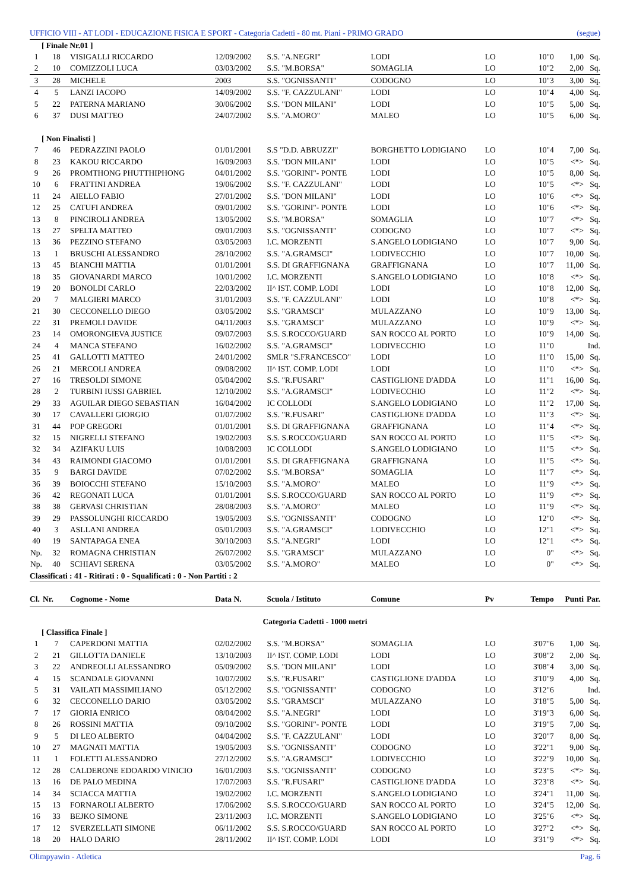UFFICIO VIII - AT LODI - EDUCAZIONE FISICA E SPORT - Categoria Cadetti - 80 mt. Piani - PRIMO GRADO (segue)
| [ Finale Nr.01 ] | | | | | | | | | |
| 1 | 18 | VISIGALLI RICCARDO | 12/09/2002 | S.S. "A.NEGRI" | LODI | LO | 10"0 | 1,00 | Sq. |
| 2 | 10 | COMIZZOLI LUCA | 03/03/2002 | S.S. "M.BORSA" | SOMAGLIA | LO | 10"2 | 2,00 | Sq. |
| 3 | 28 | MICHELE | 2003 | S.S. "OGNISSANTI" | CODOGNO | LO | 10"3 | 3,00 | Sq. |
| 4 | 5 | LANZI IACOPO | 14/09/2002 | S.S. "F. CAZZULANI" | LODI | LO | 10"4 | 4,00 | Sq. |
| 5 | 22 | PATERNA MARIANO | 30/06/2002 | S.S. "DON MILANI" | LODI | LO | 10"5 | 5,00 | Sq. |
| 6 | 37 | DUSI MATTEO | 24/07/2002 | S.S. "A.MORO" | MALEO | LO | 10"5 | 6,00 | Sq. |
| [ Non Finalisti ] | | | | | | | | | |
| 7 | 46 | PEDRAZZINI PAOLO | 01/01/2001 | S.S "D.D. ABRUZZI" | BORGHETTO LODIGIANO | LO | 10"4 | 7,00 | Sq. |
| 8 | 23 | KAKOU RICCARDO | 16/09/2003 | S.S. "DON MILANI" | LODI | LO | 10"5 | <*> | Sq. |
| 9 | 26 | PROMTHONG PHUTTHIPHONG | 04/01/2002 | S.S. "GORINI"- PONTE | LODI | LO | 10"5 | 8,00 | Sq. |
| 10 | 6 | FRATTINI ANDREA | 19/06/2002 | S.S. "F. CAZZULANI" | LODI | LO | 10"5 | <*> | Sq. |
| 11 | 24 | AIELLO FABIO | 27/01/2002 | S.S. "DON MILANI" | LODI | LO | 10"6 | <*> | Sq. |
| 12 | 25 | CATUFI ANDREA | 09/01/2002 | S.S. "GORINI"- PONTE | LODI | LO | 10"6 | <*> | Sq. |
| 13 | 8 | PINCIROLI ANDREA | 13/05/2002 | S.S. "M.BORSA" | SOMAGLIA | LO | 10"7 | <*> | Sq. |
| 13 | 27 | SPELTA MATTEO | 09/01/2003 | S.S. "OGNISSANTI" | CODOGNO | LO | 10"7 | <*> | Sq. |
| 13 | 36 | PEZZINO STEFANO | 03/05/2003 | I.C. MORZENTI | S.ANGELO LODIGIANO | LO | 10"7 | 9,00 | Sq. |
| 13 | 1 | BRUSCHI ALESSANDRO | 28/10/2002 | S.S. "A.GRAMSCI" | LODIVECCHIO | LO | 10"7 | 10,00 | Sq. |
| 13 | 45 | BIANCHI MATTIA | 01/01/2001 | S.S. DI GRAFFIGNANA | GRAFFIGNANA | LO | 10"7 | 11,00 | Sq. |
| 18 | 35 | GIOVANARDI MARCO | 10/01/2002 | I.C. MORZENTI | S.ANGELO LODIGIANO | LO | 10"8 | <*> | Sq. |
| 19 | 20 | BONOLDI CARLO | 22/03/2002 | II^ IST. COMP. LODI | LODI | LO | 10"8 | 12,00 | Sq. |
| 20 | 7 | MALGIERI MARCO | 31/01/2003 | S.S. "F. CAZZULANI" | LODI | LO | 10"8 | <*> | Sq. |
| 21 | 30 | CECCONELLO DIEGO | 03/05/2002 | S.S. "GRAMSCI" | MULAZZANO | LO | 10"9 | 13,00 | Sq. |
| 22 | 31 | PREMOLI DAVIDE | 04/11/2003 | S.S. "GRAMSCI" | MULAZZANO | LO | 10"9 | <*> | Sq. |
| 23 | 14 | OMORONGIEVA JUSTICE | 09/07/2003 | S.S. S.ROCCO/GUARD | SAN ROCCO AL PORTO | LO | 10"9 | 14,00 | Sq. |
| 24 | 4 | MANCA STEFANO | 16/02/2002 | S.S. "A.GRAMSCI" | LODIVECCHIO | LO | 11"0 | | Ind. |
| 25 | 41 | GALLOTTI MATTEO | 24/01/2002 | SMLR "S.FRANCESCO" | LODI | LO | 11"0 | 15,00 | Sq. |
| 26 | 21 | MERCOLI ANDREA | 09/08/2002 | II^ IST. COMP. LODI | LODI | LO | 11"0 | <*> | Sq. |
| 27 | 16 | TRESOLDI SIMONE | 05/04/2002 | S.S. "R.FUSARI" | CASTIGLIONE D'ADDA | LO | 11"1 | 16,00 | Sq. |
| 28 | 2 | TURBINI IUSSI GABRIEL | 12/10/2002 | S.S. "A.GRAMSCI" | LODIVECCHIO | LO | 11"2 | <*> | Sq. |
| 29 | 33 | AGUILAR DIEGO SEBASTIAN | 16/04/2002 | IC COLLODI | S.ANGELO LODIGIANO | LO | 11"2 | 17,00 | Sq. |
| 30 | 17 | CAVALLERI GIORGIO | 01/07/2002 | S.S. "R.FUSARI" | CASTIGLIONE D'ADDA | LO | 11"3 | <*> | Sq. |
| 31 | 44 | POP GREGORI | 01/01/2001 | S.S. DI GRAFFIGNANA | GRAFFIGNANA | LO | 11"4 | <*> | Sq. |
| 32 | 15 | NIGRELLI STEFANO | 19/02/2003 | S.S. S.ROCCO/GUARD | SAN ROCCO AL PORTO | LO | 11"5 | <*> | Sq. |
| 32 | 34 | AZIFAKU LUIS | 10/08/2003 | IC COLLODI | S.ANGELO LODIGIANO | LO | 11"5 | <*> | Sq. |
| 34 | 43 | RAIMONDI GIACOMO | 01/01/2001 | S.S. DI GRAFFIGNANA | GRAFFIGNANA | LO | 11"5 | <*> | Sq. |
| 35 | 9 | BARGI DAVIDE | 07/02/2002 | S.S. "M.BORSA" | SOMAGLIA | LO | 11"7 | <*> | Sq. |
| 36 | 39 | BOIOCCHI STEFANO | 15/10/2003 | S.S. "A.MORO" | MALEO | LO | 11"9 | <*> | Sq. |
| 36 | 42 | REGONATI LUCA | 01/01/2001 | S.S. S.ROCCO/GUARD | SAN ROCCO AL PORTO | LO | 11"9 | <*> | Sq. |
| 38 | 38 | GERVASI CHRISTIAN | 28/08/2003 | S.S. "A.MORO" | MALEO | LO | 11"9 | <*> | Sq. |
| 39 | 29 | PASSOLUNGHI RICCARDO | 19/05/2003 | S.S. "OGNISSANTI" | CODOGNO | LO | 12"0 | <*> | Sq. |
| 40 | 3 | ASLLANI ANDREA | 05/01/2003 | S.S. "A.GRAMSCI" | LODIVECCHIO | LO | 12"1 | <*> | Sq. |
| 40 | 19 | SANTAPAGA ENEA | 30/10/2003 | S.S. "A.NEGRI" | LODI | LO | 12"1 | <*> | Sq. |
| Np. | 32 | ROMAGNA CHRISTIAN | 26/07/2002 | S.S. "GRAMSCI" | MULAZZANO | LO | 0" | <*> | Sq. |
| Np. | 40 | SCHIAVI SERENA | 03/05/2002 | S.S. "A.MORO" | MALEO | LO | 0" | <*> | Sq. |
| Classificati : 41 - Ritirati : 0 - Squalificati : 0 - Non Partiti : 2 | | | | | | | | | |
| Cl. | Nr. | Cognome - Nome | Data N. | Scuola / Istituto | Comune | Pv | Tempo | Punti | Par. |
| Categoria Cadetti - 1000 metri | | | | | | | | | |
| [ Classifica Finale ] | | | | | | | | | |
| 1 | 7 | CAPERDONI MATTIA | 02/02/2002 | S.S. "M.BORSA" | SOMAGLIA | LO | 3'07"6 | 1,00 | Sq. |
| 2 | 21 | GILLOTTA DANIELE | 13/10/2003 | II^ IST. COMP. LODI | LODI | LO | 3'08"2 | 2,00 | Sq. |
| 3 | 22 | ANDREOLLI ALESSANDRO | 05/09/2002 | S.S. "DON MILANI" | LODI | LO | 3'08"4 | 3,00 | Sq. |
| 4 | 15 | SCANDALE GIOVANNI | 10/07/2002 | S.S. "R.FUSARI" | CASTIGLIONE D'ADDA | LO | 3'10"9 | 4,00 | Sq. |
| 5 | 31 | VAILATI MASSIMILIANO | 05/12/2002 | S.S. "OGNISSANTI" | CODOGNO | LO | 3'12"6 | | Ind. |
| 6 | 32 | CECCONELLO DARIO | 03/05/2002 | S.S. "GRAMSCI" | MULAZZANO | LO | 3'18"5 | 5,00 | Sq. |
| 7 | 17 | GIORIA ENRICO | 08/04/2002 | S.S. "A.NEGRI" | LODI | LO | 3'19"3 | 6,00 | Sq. |
| 8 | 26 | ROSSINI MATTIA | 09/10/2002 | S.S. "GORINI"- PONTE | LODI | LO | 3'19"5 | 7,00 | Sq. |
| 9 | 5 | DI LEO ALBERTO | 04/04/2002 | S.S. "F. CAZZULANI" | LODI | LO | 3'20"7 | 8,00 | Sq. |
| 10 | 27 | MAGNATI MATTIA | 19/05/2003 | S.S. "OGNISSANTI" | CODOGNO | LO | 3'22"1 | 9,00 | Sq. |
| 11 | 1 | FOLETTI ALESSANDRO | 27/12/2002 | S.S. "A.GRAMSCI" | LODIVECCHIO | LO | 3'22"9 | 10,00 | Sq. |
| 12 | 28 | CALDERONE EDOARDO VINICIO | 16/01/2003 | S.S. "OGNISSANTI" | CODOGNO | LO | 3'23"5 | <*> | Sq. |
| 13 | 16 | DE PALO MEDINA | 17/07/2003 | S.S. "R.FUSARI" | CASTIGLIONE D'ADDA | LO | 3'23"8 | <*> | Sq. |
| 14 | 34 | SCIACCA MATTIA | 19/02/2002 | I.C. MORZENTI | S.ANGELO LODIGIANO | LO | 3'24"1 | 11,00 | Sq. |
| 15 | 13 | FORNAROLI ALBERTO | 17/06/2002 | S.S. S.ROCCO/GUARD | SAN ROCCO AL PORTO | LO | 3'24"5 | 12,00 | Sq. |
| 16 | 33 | BEJKO SIMONE | 23/11/2003 | I.C. MORZENTI | S.ANGELO LODIGIANO | LO | 3'25"6 | <*> | Sq. |
| 17 | 12 | SVERZELLATI SIMONE | 06/11/2002 | S.S. S.ROCCO/GUARD | SAN ROCCO AL PORTO | LO | 3'27"2 | <*> | Sq. |
| 18 | 20 | HALO DARIO | 28/11/2002 | II^ IST. COMP. LODI | LODI | LO | 3'31"9 | <*> | Sq. |
Olimpyawin - Atletica Pag. 6